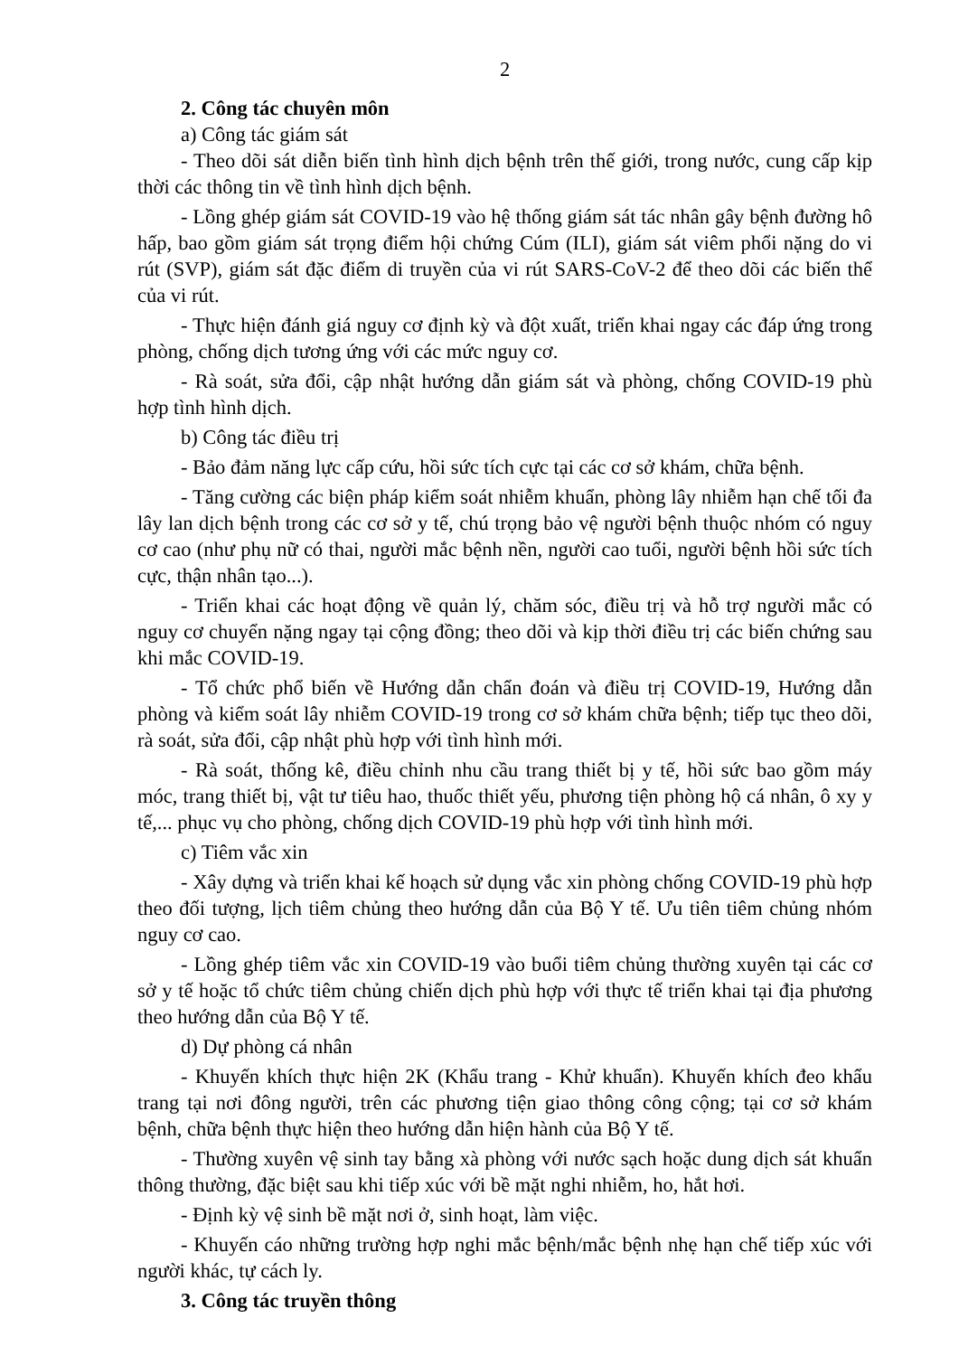2
2. Công tác chuyên môn
a) Công tác giám sát
- Theo dõi sát diễn biến tình hình dịch bệnh trên thế giới, trong nước, cung cấp kịp thời các thông tin về tình hình dịch bệnh.
- Lồng ghép giám sát COVID-19 vào hệ thống giám sát tác nhân gây bệnh đường hô hấp, bao gồm giám sát trọng điểm hội chứng Cúm (ILI), giám sát viêm phổi nặng do vi rút (SVP), giám sát đặc điểm di truyền của vi rút SARS-CoV-2 để theo dõi các biến thể của vi rút.
- Thực hiện đánh giá nguy cơ định kỳ và đột xuất, triển khai ngay các đáp ứng trong phòng, chống dịch tương ứng với các mức nguy cơ.
- Rà soát, sửa đổi, cập nhật hướng dẫn giám sát và phòng, chống COVID-19 phù hợp tình hình dịch.
b) Công tác điều trị
- Bảo đảm năng lực cấp cứu, hồi sức tích cực tại các cơ sở khám, chữa bệnh.
- Tăng cường các biện pháp kiểm soát nhiễm khuẩn, phòng lây nhiễm hạn chế tối đa lây lan dịch bệnh trong các cơ sở y tế, chú trọng bảo vệ người bệnh thuộc nhóm có nguy cơ cao (như phụ nữ có thai, người mắc bệnh nền, người cao tuổi, người bệnh hồi sức tích cực, thận nhân tạo...).
- Triển khai các hoạt động về quản lý, chăm sóc, điều trị và hỗ trợ người mắc có nguy cơ chuyển nặng ngay tại cộng đồng; theo dõi và kịp thời điều trị các biến chứng sau khi mắc COVID-19.
- Tổ chức phổ biến về Hướng dẫn chẩn đoán và điều trị COVID-19, Hướng dẫn phòng và kiểm soát lây nhiễm COVID-19 trong cơ sở khám chữa bệnh; tiếp tục theo dõi, rà soát, sửa đổi, cập nhật phù hợp với tình hình mới.
- Rà soát, thống kê, điều chỉnh nhu cầu trang thiết bị y tế, hồi sức bao gồm máy móc, trang thiết bị, vật tư tiêu hao, thuốc thiết yếu, phương tiện phòng hộ cá nhân, ô xy y tế,... phục vụ cho phòng, chống dịch COVID-19 phù hợp với tình hình mới.
c) Tiêm vắc xin
- Xây dựng và triển khai kế hoạch sử dụng vắc xin phòng chống COVID-19 phù hợp theo đối tượng, lịch tiêm chủng theo hướng dẫn của Bộ Y tế. Ưu tiên tiêm chủng nhóm nguy cơ cao.
- Lồng ghép tiêm vắc xin COVID-19 vào buổi tiêm chủng thường xuyên tại các cơ sở y tế hoặc tổ chức tiêm chủng chiến dịch phù hợp với thực tế triển khai tại địa phương theo hướng dẫn của Bộ Y tế.
d) Dự phòng cá nhân
- Khuyến khích thực hiện 2K (Khẩu trang - Khử khuẩn). Khuyến khích đeo khẩu trang tại nơi đông người, trên các phương tiện giao thông công cộng; tại cơ sở khám bệnh, chữa bệnh thực hiện theo hướng dẫn hiện hành của Bộ Y tế.
- Thường xuyên vệ sinh tay bằng xà phòng với nước sạch hoặc dung dịch sát khuẩn thông thường, đặc biệt sau khi tiếp xúc với bề mặt nghi nhiễm, ho, hắt hơi.
- Định kỳ vệ sinh bề mặt nơi ở, sinh hoạt, làm việc.
- Khuyến cáo những trường hợp nghi mắc bệnh/mắc bệnh nhẹ hạn chế tiếp xúc với người khác, tự cách ly.
3. Công tác truyền thông